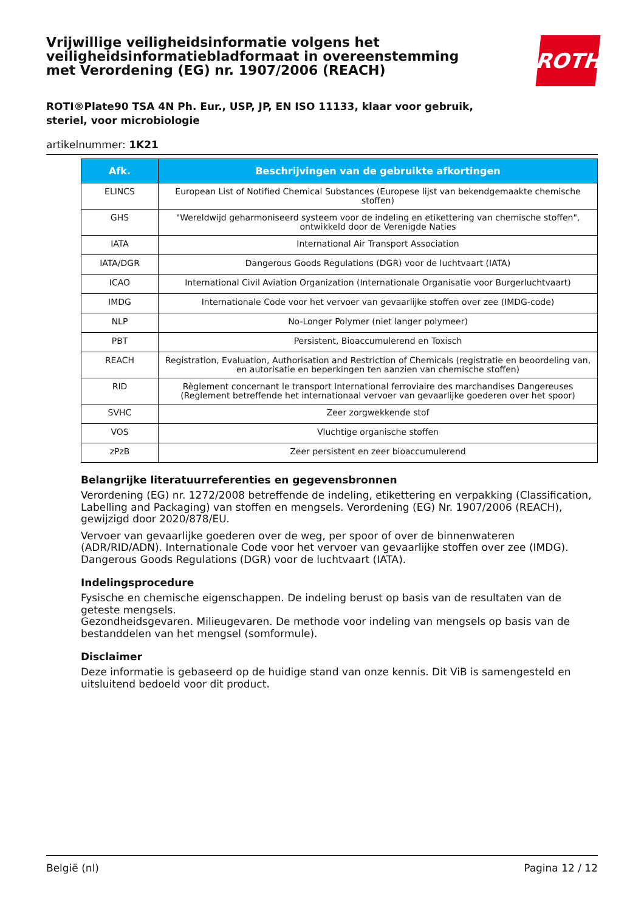Vrijwillige veiligheidsinformatie volgens het veiligheidsinformatiebladformaat in overeenstemming met Verordening (EG) nr. 1907/2006 (REACH)
ROTH
ROTI®Plate90 TSA 4N Ph. Eur., USP, JP, EN ISO 11133, klaar voor gebruik,
steriel, voor microbiologie
artikelnummer: 1K21
| Afk. | Beschrijvingen van de gebruikte afkortingen |
| --- | --- |
| ELINCS | European List of Notified Chemical Substances (Europese lijst van bekendgemaakte chemische stoffen) |
| GHS | "Wereldwijd geharmoniseerd systeem voor de indeling en etikettering van chemische stoffen", ontwikkeld door de Verenigde Naties |
| IATA | International Air Transport Association |
| IATA/DGR | Dangerous Goods Regulations (DGR) voor de luchtvaart (IATA) |
| ICAO | International Civil Aviation Organization (Internationale Organisatie voor Burgerluchtvaart) |
| IMDG | Internationale Code voor het vervoer van gevaarlijke stoffen over zee (IMDG-code) |
| NLP | No-Longer Polymer (niet langer polymeer) |
| PBT | Persistent, Bioaccumulerend en Toxisch |
| REACH | Registration, Evaluation, Authorisation and Restriction of Chemicals (registratie en beoordeling van, en autorisatie en beperkingen ten aanzien van chemische stoffen) |
| RID | Règlement concernant le transport International ferroviaire des marchandises Dangereuses (Reglement betreffende het internationaal vervoer van gevaarlijke goederen over het spoor) |
| SVHC | Zeer zorgwekkende stof |
| VOS | Vluchtige organische stoffen |
| zPzB | Zeer persistent en zeer bioaccumulerend |
Belangrijke literatuurreferenties en gegevensbronnen
Verordening (EG) nr. 1272/2008 betreffende de indeling, etikettering en verpakking (Classification, Labelling and Packaging) van stoffen en mengsels. Verordening (EG) Nr. 1907/2006 (REACH), gewijzigd door 2020/878/EU.
Vervoer van gevaarlijke goederen over de weg, per spoor of over de binnenwateren (ADR/RID/ADN). Internationale Code voor het vervoer van gevaarlijke stoffen over zee (IMDG). Dangerous Goods Regulations (DGR) voor de luchtvaart (IATA).
Indelingsprocedure
Fysische en chemische eigenschappen. De indeling berust op basis van de resultaten van de geteste mengsels.
Gezondheidsgevaren. Milieugevaren. De methode voor indeling van mengsels op basis van de bestanddelen van het mengsel (somformule).
Disclaimer
Deze informatie is gebaseerd op de huidige stand van onze kennis. Dit ViB is samengesteld en uitsluitend bedoeld voor dit product.
België (nl) Pagina 12 / 12